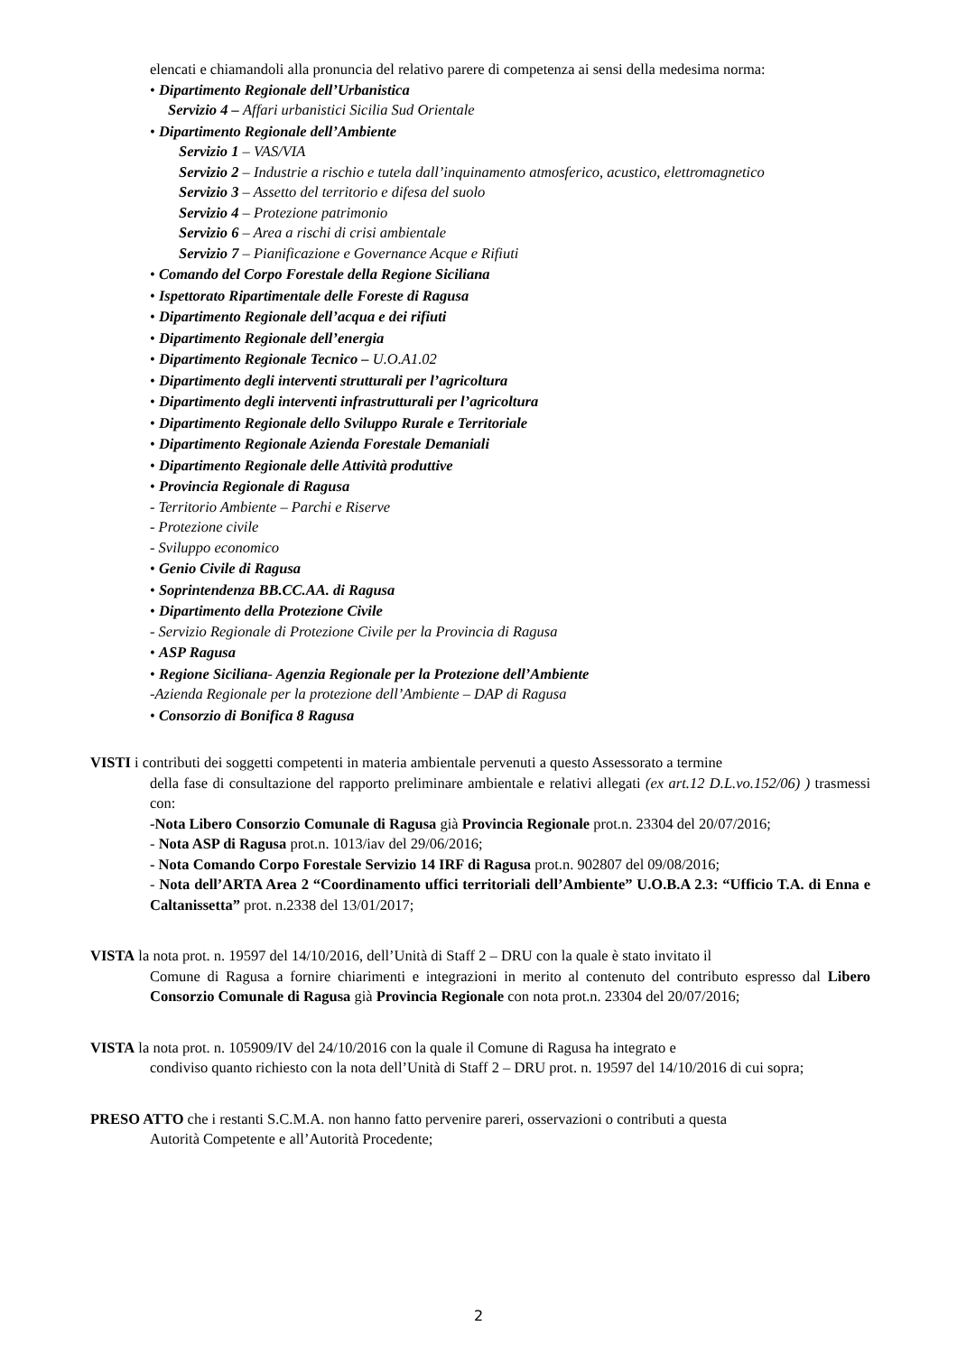elencati e chiamandoli alla pronuncia del relativo parere di competenza ai sensi della medesima norma:
• Dipartimento Regionale dell’Urbanistica
Servizio 4 – Affari urbanistici Sicilia Sud Orientale
• Dipartimento Regionale dell’Ambiente
Servizio 1 – VAS/VIA
Servizio 2 – Industrie a rischio e tutela dall’inquinamento atmosferico, acustico, elettromagnetico
Servizio 3 – Assetto del territorio e difesa del suolo
Servizio 4 – Protezione patrimonio
Servizio 6 – Area a rischi di crisi ambientale
Servizio 7 – Pianificazione e Governance Acque e Rifiuti
• Comando del Corpo Forestale della Regione Siciliana
• Ispettorato Ripartimentale delle Foreste di Ragusa
• Dipartimento Regionale dell’acqua e dei rifiuti
• Dipartimento Regionale dell’energia
• Dipartimento Regionale Tecnico – U.O.A1.02
• Dipartimento degli interventi strutturali per l’agricoltura
• Dipartimento degli interventi infrastrutturali per l’agricoltura
• Dipartimento Regionale dello Sviluppo Rurale e Territoriale
• Dipartimento Regionale Azienda Forestale Demaniali
• Dipartimento Regionale delle Attività produttive
• Provincia Regionale di Ragusa
- Territorio Ambiente – Parchi e Riserve
- Protezione civile
- Sviluppo economico
• Genio Civile di Ragusa
• Soprintendenza BB.CC.AA. di Ragusa
• Dipartimento della Protezione Civile
- Servizio Regionale di Protezione Civile per la Provincia di Ragusa
• ASP Ragusa
• Regione Siciliana- Agenzia Regionale per la Protezione dell’Ambiente
-Azienda Regionale per la protezione dell’Ambiente – DAP di Ragusa
• Consorzio di Bonifica 8 Ragusa
VISTI i contributi dei soggetti competenti in materia ambientale pervenuti a questo Assessorato a termine
della fase di consultazione del rapporto preliminare ambientale e relativi allegati (ex art.12 D.L.vo.152/06) ) trasmessi con:
-Nota Libero Consorzio Comunale di Ragusa già Provincia Regionale prot.n. 23304 del 20/07/2016;
- Nota ASP di Ragusa prot.n. 1013/iav del 29/06/2016;
- Nota Comando Corpo Forestale Servizio 14 IRF di Ragusa prot.n. 902807 del 09/08/2016;
- Nota dell’ARTA Area 2 “Coordinamento uffici territoriali dell’Ambiente” U.O.B.A 2.3: “Ufficio T.A. di Enna e Caltanissetta” prot. n.2338 del 13/01/2017;
VISTA la nota prot. n. 19597 del 14/10/2016, dell’Unità di Staff 2 – DRU con la quale è stato invitato il
Comune di Ragusa a fornire chiarimenti e integrazioni in merito al contenuto del contributo espresso dal Libero Consorzio Comunale di Ragusa già Provincia Regionale con nota prot.n. 23304 del 20/07/2016;
VISTA la nota prot. n. 105909/IV del 24/10/2016 con la quale il Comune di Ragusa ha integrato e
condiviso quanto richiesto con la nota dell’Unità di Staff 2 – DRU prot. n. 19597 del 14/10/2016 di cui sopra;
PRESO ATTO che i restanti S.C.M.A. non hanno fatto pervenire pareri, osservazioni o contributi a questa
Autorità Competente e all’Autorità Procedente;
2